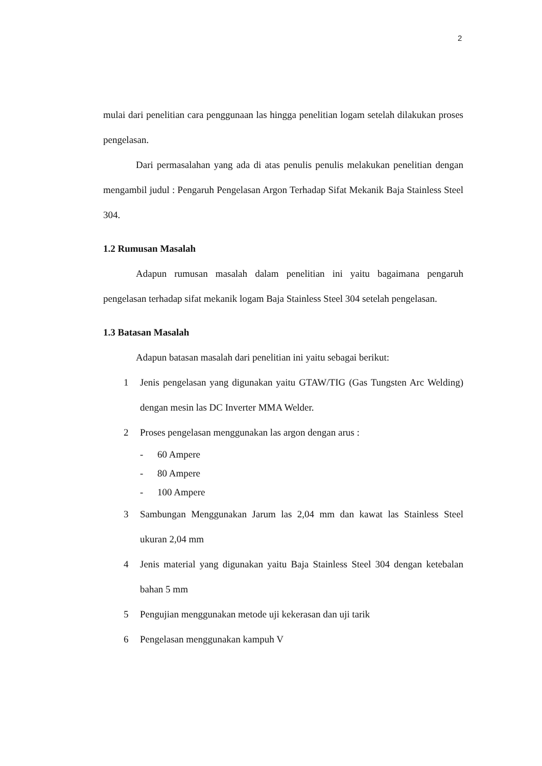2
mulai dari penelitian cara penggunaan las hingga penelitian logam setelah dilakukan proses pengelasan.
Dari permasalahan yang ada di atas penulis penulis melakukan penelitian dengan mengambil judul : Pengaruh Pengelasan Argon Terhadap Sifat Mekanik Baja Stainless Steel 304.
1.2 Rumusan Masalah
Adapun rumusan masalah dalam penelitian ini yaitu bagaimana pengaruh pengelasan terhadap sifat mekanik logam Baja Stainless Steel 304 setelah pengelasan.
1.3 Batasan Masalah
Adapun batasan masalah dari penelitian ini yaitu sebagai berikut:
1 Jenis pengelasan yang digunakan yaitu GTAW/TIG (Gas Tungsten Arc Welding) dengan mesin las DC Inverter MMA Welder.
2 Proses pengelasan menggunakan las argon dengan arus :
- 60 Ampere
- 80 Ampere
- 100 Ampere
3 Sambungan Menggunakan Jarum las 2,04 mm dan kawat las Stainless Steel ukuran 2,04 mm
4 Jenis material yang digunakan yaitu Baja Stainless Steel 304 dengan ketebalan bahan 5 mm
5 Pengujian menggunakan metode uji kekerasan dan uji tarik
6 Pengelasan menggunakan kampuh V